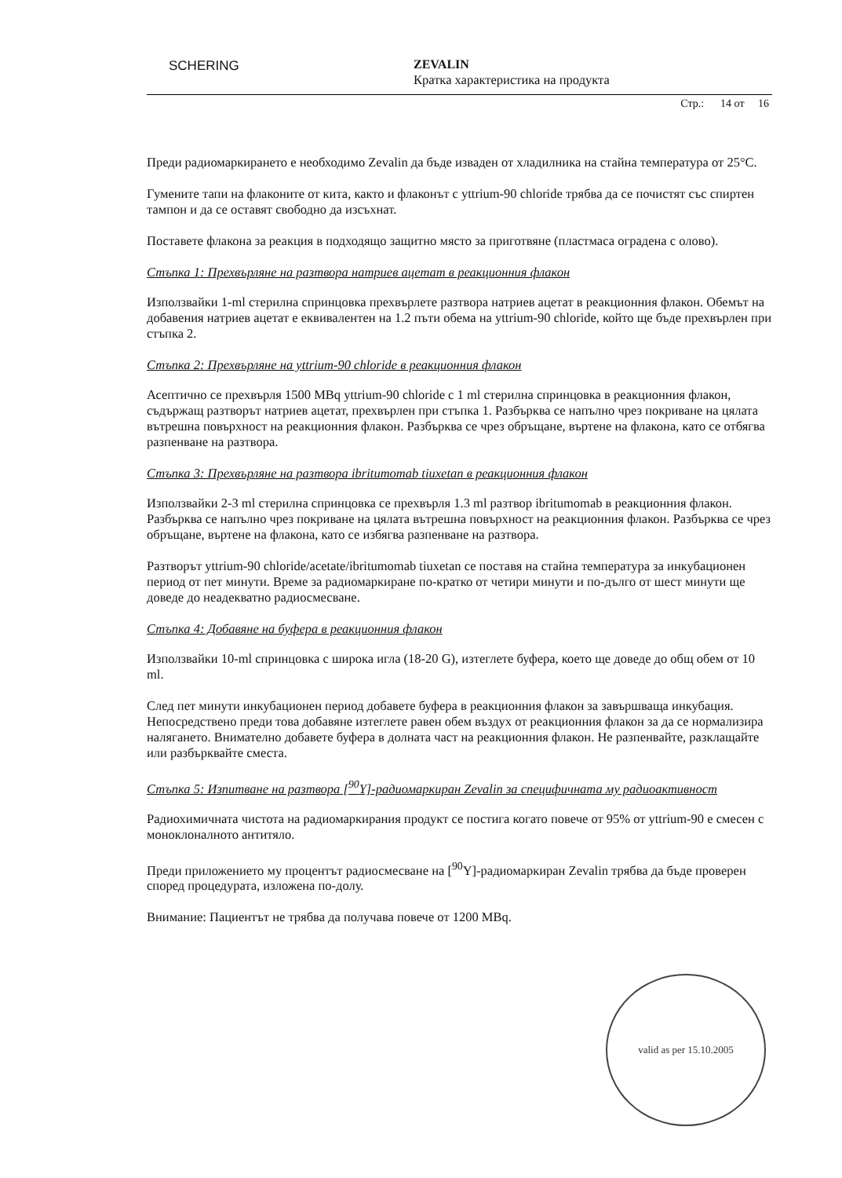SCHERING
ZEVALIN
Кратка характеристика на продукта
Стр.: 14 от 16
Преди радиомаркирането е необходимо Zevalin да бъде изваден от хладилника на стайна температура от 25°C.
Гумените тапи на флаконите от кита, както и флаконът с yttrium-90 chloride трябва да се почистят със спиртен тампон и да се оставят свободно да изсъхнат.
Поставете флакона за реакция в подходящо защитно място за приготвяне (пластмаса оградена с олово).
Стъпка 1: Прехвърляне на разтвора натриев ацетат в реакционния флакон
Използвайки 1-ml стерилна спринцовка прехвърлете разтвора натриев ацетат в реакционния флакон. Обемът на добавения натриев ацетат е еквивалентен на 1.2 пъти обема на yttrium-90 chloride, който ще бъде прехвърлен при стъпка 2.
Стъпка 2: Прехвърляне на yttrium-90 chloride в реакционния флакон
Асептично се прехвърля 1500 MBq yttrium-90 chloride с 1 ml стерилна спринцовка в реакционния флакон, съдържащ разтворът натриев ацетат, прехвърлен при стъпка 1. Разбърква се напълно чрез покриване на цялата вътрешна повърхност на реакционния флакон. Разбърква се чрез обръщане, въртене на флакона, като се отбягва разпенване на разтвора.
Стъпка 3: Прехвърляне на разтвора ibritumomab tiuxetan в реакционния флакон
Използвайки 2-3 ml стерилна спринцовка се прехвърля 1.3 ml разтвор ibritumomab в реакционния флакон. Разбърква се напълно чрез покриване на цялата вътрешна повърхност на реакционния флакон. Разбърква се чрез обръщане, въртене на флакона, като се избягва разпенване на разтвора.
Разтворът yttrium-90 chloride/acetate/ibritumomab tiuxetan се поставя на стайна температура за инкубационен период от пет минути. Време за радиомаркиране по-кратко от четири минути и по-дълго от шест минути ще доведе до неадекватно радиосмесване.
Стъпка 4: Добавяне на буфера в реакционния флакон
Използвайки 10-ml спринцовка с широка игла (18-20 G), изтеглете буфера, което ще доведе до общ обем от 10 ml.
След пет минути инкубационен период добавете буфера в реакционния флакон за завършваща инкубация. Непосредствено преди това добавяне изтеглете равен обем въздух от реакционния флакон за да се нормализира налягането. Внимателно добавете буфера в долната част на реакционния флакон. Не разпенвайте, разклащайте или разбърквайте сместа.
Стъпка 5: Изпитване на разтвора [<sup>90</sup>Y]-радиомаркиран Zevalin за специфичната му радиоактивност
Радиохимичната чистота на радиомаркирания продукт се постига когато повече от 95% от yttrium-90 е смесен с моноклоналното антитяло.
Преди приложението му процентът радиосмесване на [<sup>90</sup>Y]-радиомаркиран Zevalin трябва да бъде проверен според процедурата, изложена по-долу.
Внимание: Пациентът не трябва да получава повече от 1200 MBq.
valid as per 15.10.2005